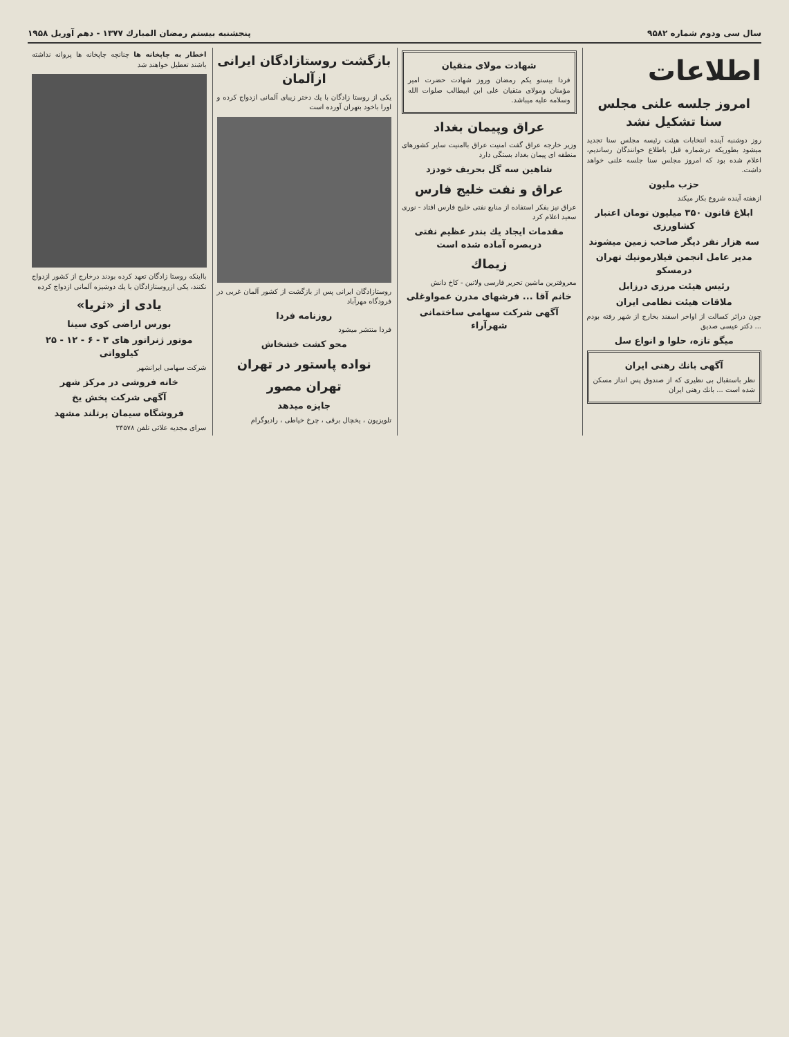سال سی ودوم شماره ۹۵۸۲ پنجشنبه بیستم رمضان المبارك ۱۳۷۷ - دهم آوریل ۱۹۵۸
اطلاعات
امروز جلسه علنی مجلس سنا تشکیل نشد
روز دوشنبه آینده انتخابات هیئت رئیسه مجلس سنا تجدید میشود بطوریکه درشماره قبل باطلاع خوانندگان رساندیم، اعلام شده بود که امروز مجلس سنا جلسه علنی خواهد داشت.
حزب ملیون
ازهفته آینده شروع بکار میکند
ابلاغ قانون ۳۵۰ میلیون تومان اعتبار کشاورزی
سه هزار نفر دیگر صاحب زمین میشوند
مدیر عامل انجمن فیلارمونیك تهران درمسکو
رئیس هیئت مرزی درزابل
ملاقات هیئت نظامی ایران
چون درائر کسالت از اواخر اسفند بخارج از شهر رفته بودم ... دکتر عیسی صدیق
میگو تازه، حلوا و انواع سل
آگهی بانك رهنی ایران
نظر باستقبال بی نظیری که از صندوق پس انداز مسکن شده است ... بانك رهنی ایران
شهادت مولای متقیان
فردا بیستو یکم رمضان وروز شهادت حضرت امیر مؤمنان ومولای متقیان علی ابن ابیطالب صلوات الله وسلامه علیه میباشد.
عراق وپیمان بغداد
وزیر خارجه عراق گفت امنیت عراق باامنیت سایر کشورهای منطقه ای پیمان بغداد بستگی دارد
شاهین سه گل بحریف خودزد
عراق و نفت خلیج فارس
عراق نیز بفکر استفاده از منابع نفتی خلیج فارس افتاد - نوری سعید اعلام کرد
مقدمات ایجاد یك بندر عظیم نفتی دربصره آماده شده است
زیماك
معروفترین ماشین تحریر فارسی ولاتین - کاخ دانش
خانم آقا ... فرشهای مدرن عمواوغلی
آگهی شرکت سهامی ساختمانی شهرآراء
بازگشت روستازادگان ایرانی ازآلمان
یکی از روستا زادگان با یك دختر زیبای آلمانی ازدواج کرده و اورا باخود بتهران آورده است
روستازادگان ایرانی پس از بازگشت از کشور آلمان غربی در فرودگاه مهرآباد
روزنامه فردا
فردا منتشر میشود
محو کشت خشخاش
نواده پاستور در تهران
تهران مصور
جایزه میدهد
تلویزیون ، یخچال برقی ، چرخ خیاطی ، رادیوگرام
اخطار به چاپخانه ها چنانچه چاپخانه ها پروانه نداشته باشند تعطیل خواهند شد
بااینکه روستا زادگان تعهد کرده بودند درخارج از کشور ازدواج نکنند، یکی ازروستازادگان با یك دوشیزه آلمانی ازدواج کرده
یادی از «ثریا»
بورس اراضی کوی سینا
موتور ژنراتور های ۳ - ۶ - ۱۲ - ۲۵ کیلوواتی
شرکت سهامی ایرانشهر
خانه فروشی در مرکز شهر
آگهی شرکت پخش یخ
فروشگاه سیمان پرتلند مشهد
سرای مجدیه علائی تلفن ۳۴۵۷۸